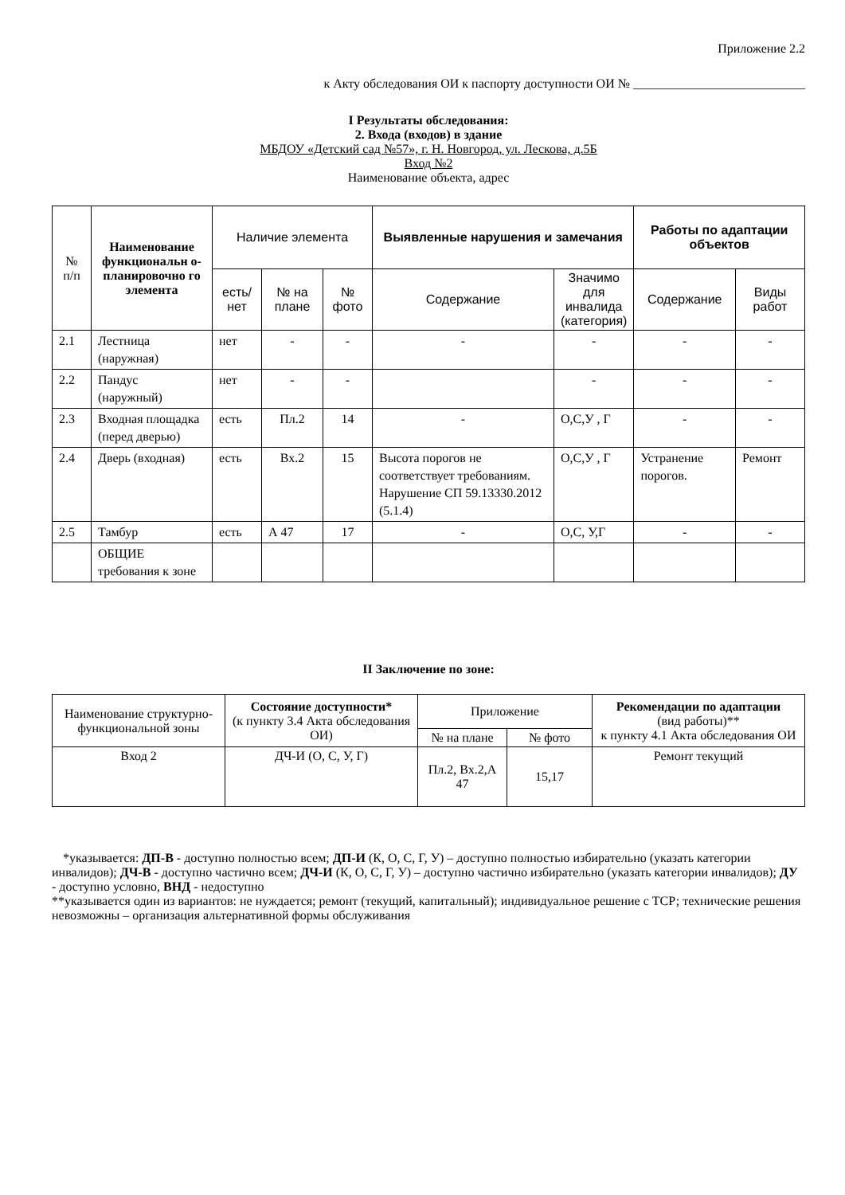Приложение 2.2
к Акту обследования ОИ к паспорту доступности ОИ № ___________________________
I Результаты обследования:
2. Входа (входов) в здание
МБДОУ «Детский сад №57», г. Н. Новгород, ул. Лескова, д.5Б
Вход №2
Наименование объекта, адрес
| № п/п | Наименование функциональн о-планировочно го элемента | Наличие элемента | | | Выявленные нарушения и замечания | | Работы по адаптации объектов | |
| --- | --- | --- | --- | --- | --- | --- | --- | --- |
| | | есть/ нет | № на плане | № фото | Содержание | Значимо для инвалида (категория) | Содержание | Виды работ |
| 2.1 | Лестница (наружная) | нет | - | - | - | - | - | - |
| 2.2 | Пандус (наружный) | нет | - | - | | - | - | - |
| 2.3 | Входная площадка (перед дверью) | есть | Пл.2 | 14 | - | О,С,У , Г | - | - |
| 2.4 | Дверь (входная) | есть | Вх.2 | 15 | Высота порогов не соответствует требованиям. Нарушение СП 59.13330.2012 (5.1.4) | О,С,У , Г | Устранение порогов. | Ремонт |
| 2.5 | Тамбур | есть | А 47 | 17 | - | О,С, У,Г | - | - |
| | ОБЩИЕ требования к зоне | | | | | | | |
II Заключение по зоне:
| Наименование структурно-функциональной зоны | Состояние доступности* (к пункту 3.4 Акта обследования ОИ) | Приложение | | Рекомендации по адаптации (вид работы)** к пункту 4.1 Акта обследования ОИ |
| --- | --- | --- | --- | --- |
| | | № на плане | № фото | |
| Вход 2 | ДЧ-И (О, С, У, Г) | Пл.2, Вх.2,А 47 | 15,17 | Ремонт текущий |
*указывается: ДП-В - доступно полностью всем; ДП-И (К, О, С, Г, У) – доступно полностью избирательно (указать категории инвалидов); ДЧ-В - доступно частично всем; ДЧ-И (К, О, С, Г, У) – доступно частично избирательно (указать категории инвалидов); ДУ - доступно условно, ВНД - недоступно
**указывается один из вариантов: не нуждается; ремонт (текущий, капитальный); индивидуальное решение с ТСР; технические решения невозможны – организация альтернативной формы обслуживания